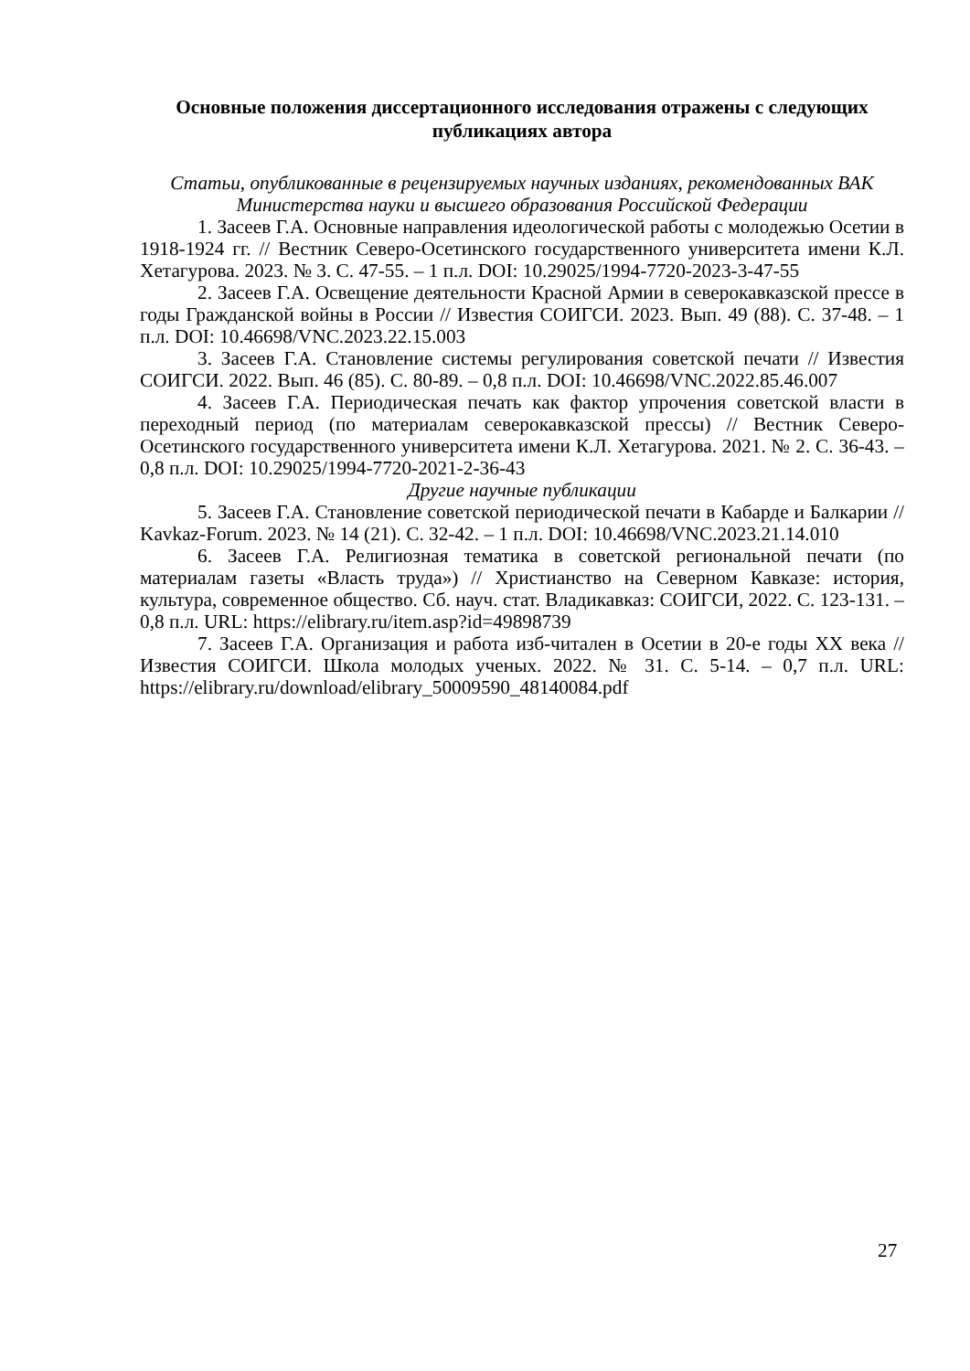Основные положения диссертационного исследования отражены с следующих публикациях автора
Статьи, опубликованные в рецензируемых научных изданиях, рекомендованных ВАК Министерства науки и высшего образования Российской Федерации
1. Засеев Г.А. Основные направления идеологической работы с молодежью Осетии в 1918-1924 гг. // Вестник Северо-Осетинского государственного университета имени К.Л. Хетагурова. 2023. № 3. С. 47-55. – 1 п.л. DOI: 10.29025/1994-7720-2023-3-47-55
2. Засеев Г.А. Освещение деятельности Красной Армии в северокавказской прессе в годы Гражданской войны в России // Известия СОИГСИ. 2023. Вып. 49 (88). С. 37-48. – 1 п.л. DOI: 10.46698/VNC.2023.22.15.003
3. Засеев Г.А. Становление системы регулирования советской печати // Известия СОИГСИ. 2022. Вып. 46 (85). С. 80-89. – 0,8 п.л. DOI: 10.46698/VNC.2022.85.46.007
4. Засеев Г.А. Периодическая печать как фактор упрочения советской власти в переходный период (по материалам северокавказской прессы) // Вестник Северо-Осетинского государственного университета имени К.Л. Хетагурова. 2021. № 2. С. 36-43. – 0,8 п.л. DOI: 10.29025/1994-7720-2021-2-36-43
Другие научные публикации
5. Засеев Г.А. Становление советской периодической печати в Кабарде и Балкарии // Kavkaz-Forum. 2023. № 14 (21). С. 32-42. – 1 п.л. DOI: 10.46698/VNC.2023.21.14.010
6. Засеев Г.А. Религиозная тематика в советской региональной печати (по материалам газеты «Власть труда») // Христианство на Северном Кавказе: история, культура, современное общество. Сб. науч. стат. Владикавказ: СОИГСИ, 2022. С. 123-131. – 0,8 п.л. URL: https://elibrary.ru/item.asp?id=49898739
7. Засеев Г.А. Организация и работа изб-читален в Осетии в 20-е годы XX века // Известия СОИГСИ. Школа молодых ученых. 2022. № 31. С. 5-14. – 0,7 п.л. URL: https://elibrary.ru/download/elibrary_50009590_48140084.pdf
27